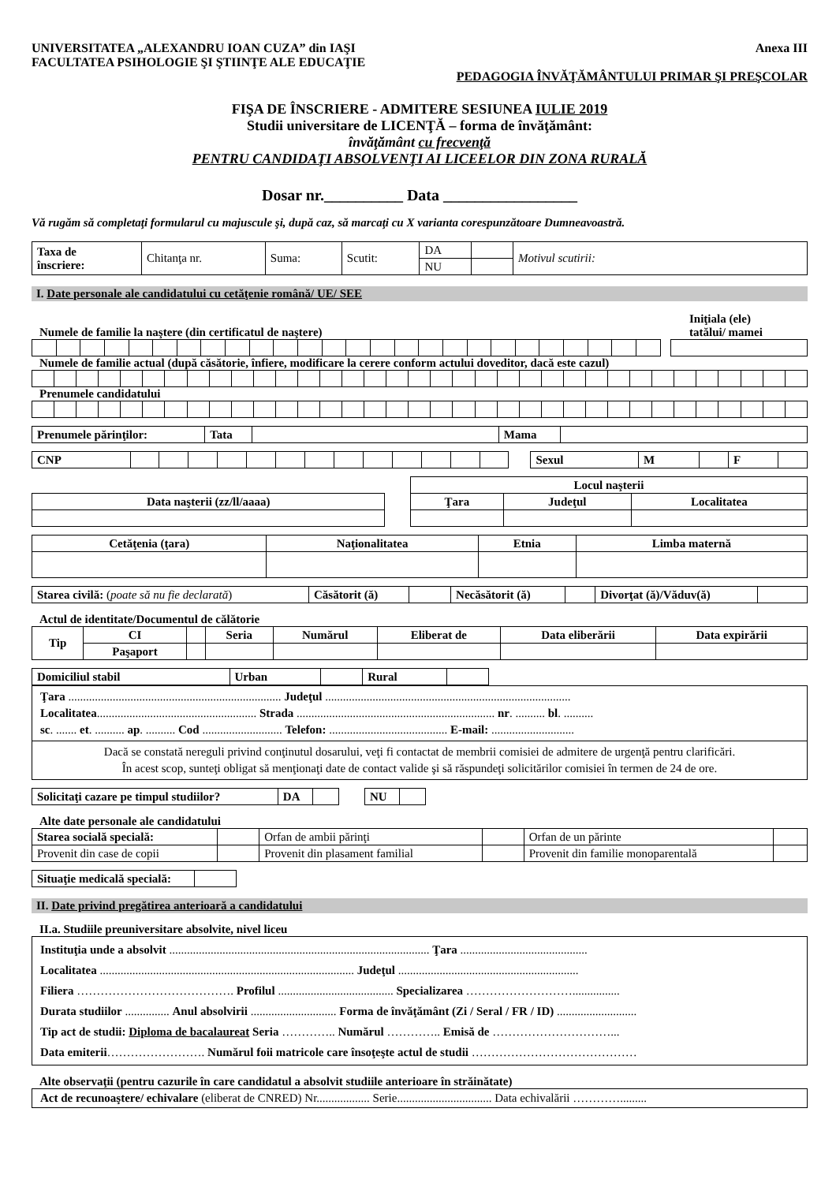UNIVERSITATEA „ALEXANDRU IOAN CUZA” din IAŞI
FACULTATEA PSIHOLOGIE ŞI ŞTIINŢE ALE EDUCAŢIE Anexa III
PEDAGOGIA ÎNVĂŢĂMÂNTULUI PRIMAR ŞI PREŞCOLAR
FIŞA DE ÎNSCRIERE - ADMITERE SESIUNEA IULIE 2019
Studii universitare de LICENŢĂ – forma de învăţământ:
învăţământ cu frecvenţă
PENTRU CANDIDAŢI ABSOLVENŢI AI LICEELOR DIN ZONA RURALĂ
Dosar nr.__________ Data _________________
Vă rugăm să completaţi formularul cu majuscule şi, după caz, să marcaţi cu X varianta corespunzătoare Dumneavoastră.
| Taxa de înscriere: | Chitanţa nr. | Suma: | Scutit: | DA | | Motivul scutirii: |
| | | | | NU | | |
I. Date personale ale candidatului cu cetăţenie română/ UE/ SEE
Numele de familie la naştere (din certificatul de naştere) Iniţiala (ele)
tatălui/ mamei
Numele de familie actual (după căsătorie, înfiere, modificare la cerere conform actului doveditor, dacă este cazul)
Prenumele candidatului
| Prenumele părinţilor: | Tata | | Mama | |
| CNP | | | | | | | | | | | | | | | Sexul | M | | F | |
| | | Locul naşterii | | |
| Data naşterii (zz/ll/aaaa) | | Ţara | Judeţul | Localitatea |
| Cetăţenia (ţara) | Naţionalitatea | Etnia | Limba maternă |
| --- | --- | --- | --- |
| Starea civilă: ( poate să nu fie declarată ) | Căsătorit (ă) | | Necăsătorit (ă) | | Divorţat (ă)/Văduv(ă) | |
Actul de identitate/Documentul de călătorie
| Tip | CI | | Seria | Numărul | Eliberat de | Data eliberării | Data expirării |
| | Paşaport | | | | | | |
| Domiciliul stabil | Urban | | Rural | |
Ţara ........................................................................ Judeţul ...................................................................................
Localitatea...................................................... Strada ................................................................... nr. .......... bl. ..........
sc. ....... et. .......... ap. .......... Cod ........................... Telefon: ........................................ E-mail: ............................
Dacă se constată nereguli privind conţinutul dosarului, veţi fi contactat de membrii comisiei de admitere de urgenţă pentru clarificări.
În acest scop, sunteţi obligat să menţionaţi date de contact valide şi să răspundeţi solicitărilor comisiei în termen de 24 de ore.
| Solicitaţi cazare pe timpul studiilor? | DA | | | NU | |
Alte date personale ale candidatului
| Starea socială specială: | | Orfan de ambii părinţi | | Orfan de un părinte | |
| Provenit din case de copii | | Provenit din plasament familial | | Provenit din familie monoparentală | |
| Situaţie medicală specială: | |
II. Date privind pregătirea anterioară a candidatului
II.a. Studiile preuniversitare absolvite, nivel liceu
Instituţia unde a absolvit ........................................................................................ Ţara ...........................................
Localitatea ...................................................................................... Judeţul .............................................................
Filiera …………………………………. Profilul ....................................... Specializarea ………………………................
Durata studiilor ............... Anul absolvirii ............................. Forma de învăţământ (Zi / Seral / FR / ID) ...........................
Tip act de studii: Diploma de bacalaureat Seria ………….. Numărul ………….. Emisă de …………………………...
Data emiterii……………………. Numărul foii matricole care însoţeşte actul de studii ……………………………………
Alte observaţii (pentru cazurile în care candidatul a absolvit studiile anterioare în străinătate)
Act de recunoaştere/ echivalare (eliberat de CNRED) Nr.................. Serie................................ Data echivalării ………….........